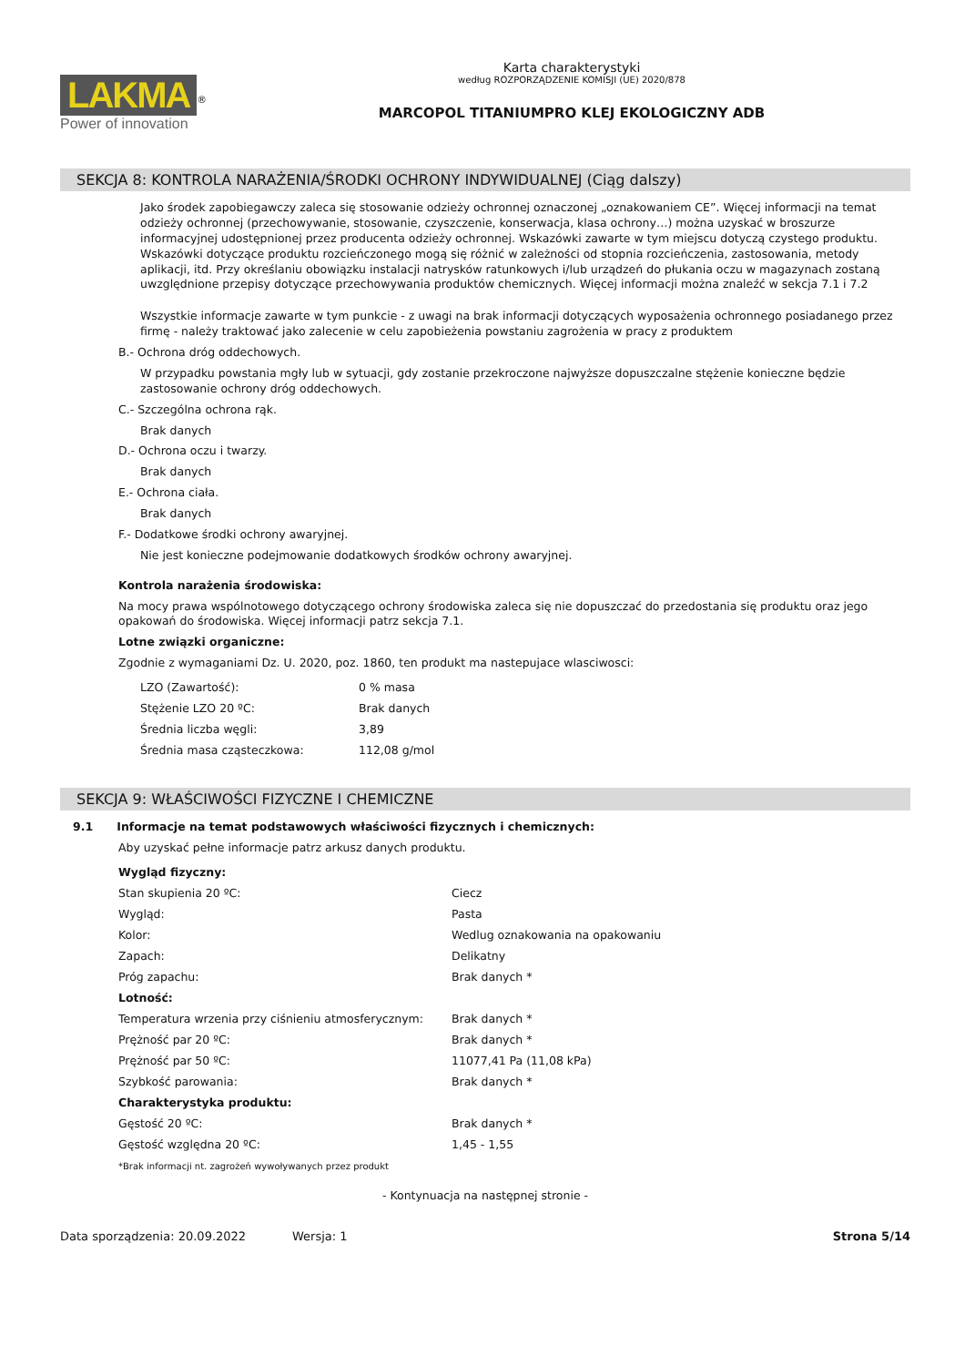LAKMA<sup>®</sup>
Power of innovation
Karta charakterystyki
według ROZPORZĄDZENIE KOMISJI (UE) 2020/878
MARCOPOL TITANIUMPRO KLEJ EKOLOGICZNY ADB
SEKCJA 8: KONTROLA NARAŻENIA/ŚRODKI OCHRONY INDYWIDUALNEJ (Ciąg dalszy)
Jako środek zapobiegawczy zaleca się stosowanie odzieży ochronnej oznaczonej „oznakowaniem CE”. Więcej informacji na temat odzieży ochronnej (przechowywanie, stosowanie, czyszczenie, konserwacja, klasa ochrony…) można uzyskać w broszurze informacyjnej udostępnionej przez producenta odzieży ochronnej. Wskazówki zawarte w tym miejscu dotyczą czystego produktu. Wskazówki dotyczące produktu rozcieńczonego mogą się różnić w zależności od stopnia rozcieńczenia, zastosowania, metody aplikacji, itd. Przy określaniu obowiązku instalacji natrysków ratunkowych i/lub urządzeń do płukania oczu w magazynach zostaną uwzględnione przepisy dotyczące przechowywania produktów chemicznych. Więcej informacji można znaleźć w sekcja 7.1 i 7.2
Wszystkie informacje zawarte w tym punkcie - z uwagi na brak informacji dotyczących wyposażenia ochronnego posiadanego przez firmę - należy traktować jako zalecenie w celu zapobieżenia powstaniu zagrożenia w pracy z produktem
B.- Ochrona dróg oddechowych.
W przypadku powstania mgły lub w sytuacji, gdy zostanie przekroczone najwyższe dopuszczalne stężenie konieczne będzie zastosowanie ochrony dróg oddechowych.
C.- Szczególna ochrona rąk.
Brak danych
D.- Ochrona oczu i twarzy.
Brak danych
E.- Ochrona ciała.
Brak danych
F.- Dodatkowe środki ochrony awaryjnej.
Nie jest konieczne podejmowanie dodatkowych środków ochrony awaryjnej.
Kontrola narażenia środowiska:
Na mocy prawa wspólnotowego dotyczącego ochrony środowiska zaleca się nie dopuszczać do przedostania się produktu oraz jego opakowań do środowiska. Więcej informacji patrz sekcja 7.1.
Lotne związki organiczne:
Zgodnie z wymaganiami Dz. U. 2020, poz. 1860, ten produkt ma nastepujace wlasciwosci:
| LZO (Zawartość): | 0 % masa |
| Stężenie LZO 20 ºC: | Brak danych |
| Średnia liczba węgli: | 3,89 |
| Średnia masa cząsteczkowa: | 112,08 g/mol |
SEKCJA 9: WŁAŚCIWOŚCI FIZYCZNE I CHEMICZNE
9.1 Informacje na temat podstawowych właściwości fizycznych i chemicznych:
Aby uzyskać pełne informacje patrz arkusz danych produktu.
| Wygląd fizyczny: | |
| Stan skupienia 20 ºC: | Ciecz |
| Wygląd: | Pasta |
| Kolor: | Wedlug oznakowania na opakowaniu |
| Zapach: | Delikatny |
| Próg zapachu: | Brak danych * |
| Lotność: | |
| Temperatura wrzenia przy ciśnieniu atmosferycznym: | Brak danych * |
| Prężność par 20 ºC: | Brak danych * |
| Prężność par 50 ºC: | 11077,41 Pa (11,08 kPa) |
| Szybkość parowania: | Brak danych * |
| Charakterystyka produktu: | |
| Gęstość 20 ºC: | Brak danych * |
| Gęstość względna 20 ºC: | 1,45 - 1,55 |
*Brak informacji nt. zagrożeń wywoływanych przez produkt
- Kontynuacja na następnej stronie -
Data sporządzenia: 20.09.2022 Wersja: 1 Strona 5/14